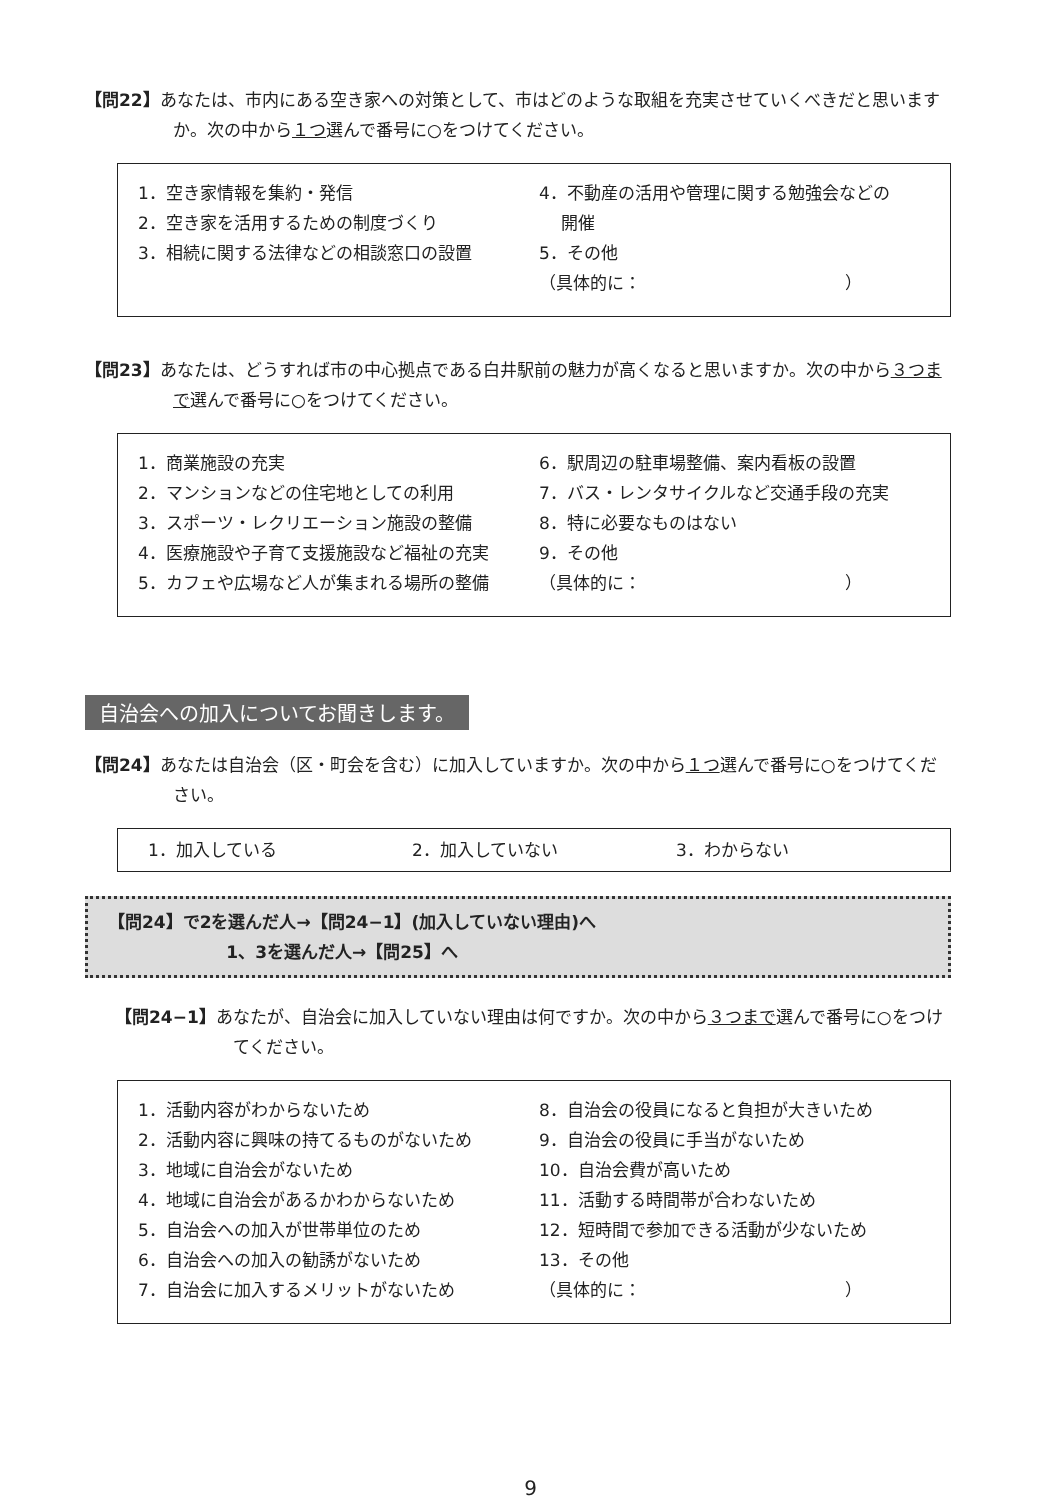【問22】あなたは、市内にある空き家への対策として、市はどのような取組を充実させていくべきだと思いますか。次の中から１つ選んで番号に○をつけてください。
1．空き家情報を集約・発信
2．空き家を活用するための制度づくり
3．相続に関する法律などの相談窓口の設置
4．不動産の活用や管理に関する勉強会などの
開催
5．その他
（具体的に：　　　　　　　　　　　　）
【問23】あなたは、どうすれば市の中心拠点である白井駅前の魅力が高くなると思いますか。次の中から３つまで選んで番号に○をつけてください。
1．商業施設の充実
2．マンションなどの住宅地としての利用
3．スポーツ・レクリエーション施設の整備
4．医療施設や子育て支援施設など福祉の充実
5．カフェや広場など人が集まれる場所の整備
6．駅周辺の駐車場整備、案内看板の設置
7．バス・レンタサイクルなど交通手段の充実
8．特に必要なものはない
9．その他
（具体的に：　　　　　　　　　　　　）
自治会への加入についてお聞きします。
【問24】あなたは自治会（区・町会を含む）に加入していますか。次の中から１つ選んで番号に○をつけてください。
1．加入している 2．加入していない 3．わからない
【問24】で2を選んだ人→【問24−1】(加入していない理由)へ
1、3を選んだ人→【問25】へ
【問24−1】あなたが、自治会に加入していない理由は何ですか。次の中から３つまで選んで番号に○をつけてください。
1．活動内容がわからないため
2．活動内容に興味の持てるものがないため
3．地域に自治会がないため
4．地域に自治会があるかわからないため
5．自治会への加入が世帯単位のため
6．自治会への加入の勧誘がないため
7．自治会に加入するメリットがないため
8．自治会の役員になると負担が大きいため
9．自治会の役員に手当がないため
10．自治会費が高いため
11．活動する時間帯が合わないため
12．短時間で参加できる活動が少ないため
13．その他
（具体的に：　　　　　　　　　　　　）
9